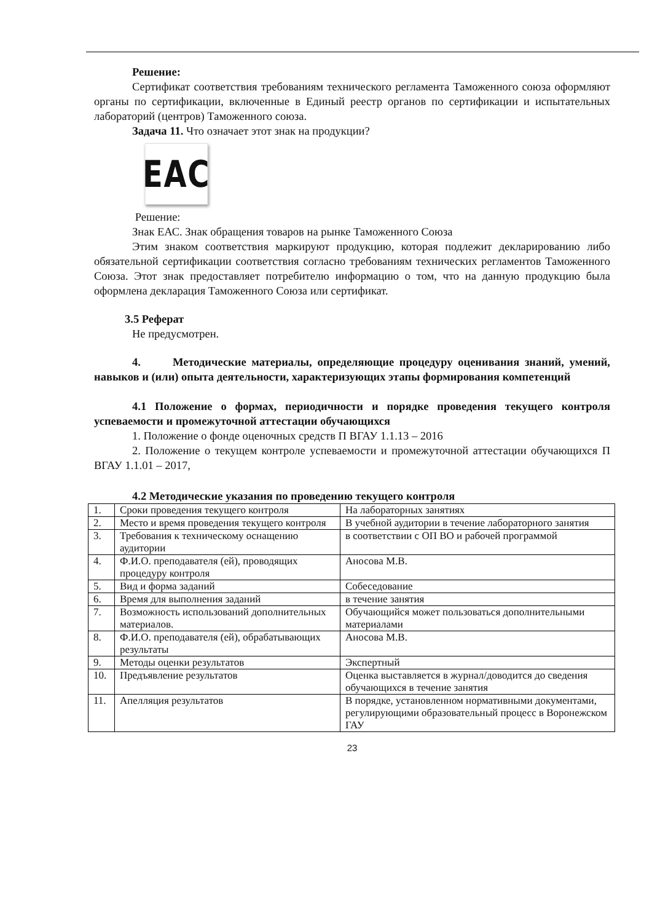Решение:
Сертификат соответствия требованиям технического регламента Таможенного союза оформляют органы по сертификации, включенные в Единый реестр органов по сертификации и испытательных лабораторий (центров) Таможенного союза.
Задача 11. Что означает этот знак на продукции?
EAC
Решение:
Знак ЕАС. Знак обращения товаров на рынке Таможенного Союза
Этим знаком соответствия маркируют продукцию, которая подлежит декларированию либо обязательной сертификации соответствия согласно требованиям технических регламентов Таможенного Союза. Этот знак предоставляет потребителю информацию о том, что на данную продукцию была оформлена декларация Таможенного Союза или сертификат.
3.5 Реферат
Не предусмотрен.
4. Методические материалы, определяющие процедуру оценивания знаний, умений, навыков и (или) опыта деятельности, характеризующих этапы формирования компетенций
4.1 Положение о формах, периодичности и порядке проведения текущего контроля успеваемости и промежуточной аттестации обучающихся
1. Положение о фонде оценочных средств П ВГАУ 1.1.13 – 2016
2. Положение о текущем контроле успеваемости и промежуточной аттестации обучающихся П ВГАУ 1.1.01 – 2017,
4.2 Методические указания по проведению текущего контроля
| 1. | Сроки проведения текущего контроля | На лабораторных занятиях |
| 2. | Место и время проведения текущего контроля | В учебной аудитории в течение лабораторного занятия |
| 3. | Требования к техническому оснащению аудитории | в соответствии с ОП ВО и рабочей программой |
| 4. | Ф.И.О. преподавателя (ей), проводящих процедуру контроля | Аносова М.В. |
| 5. | Вид и форма заданий | Собеседование |
| 6. | Время для выполнения заданий | в течение занятия |
| 7. | Возможность использований дополнительных материалов. | Обучающийся может пользоваться дополнительными материалами |
| 8. | Ф.И.О. преподавателя (ей), обрабатывающих результаты | Аносова М.В. |
| 9. | Методы оценки результатов | Экспертный |
| 10. | Предъявление результатов | Оценка выставляется в журнал/доводится до сведения обучающихся в течение занятия |
| 11. | Апелляция результатов | В порядке, установленном нормативными документами, регулирующими образовательный процесс в Воронежском ГАУ |
23